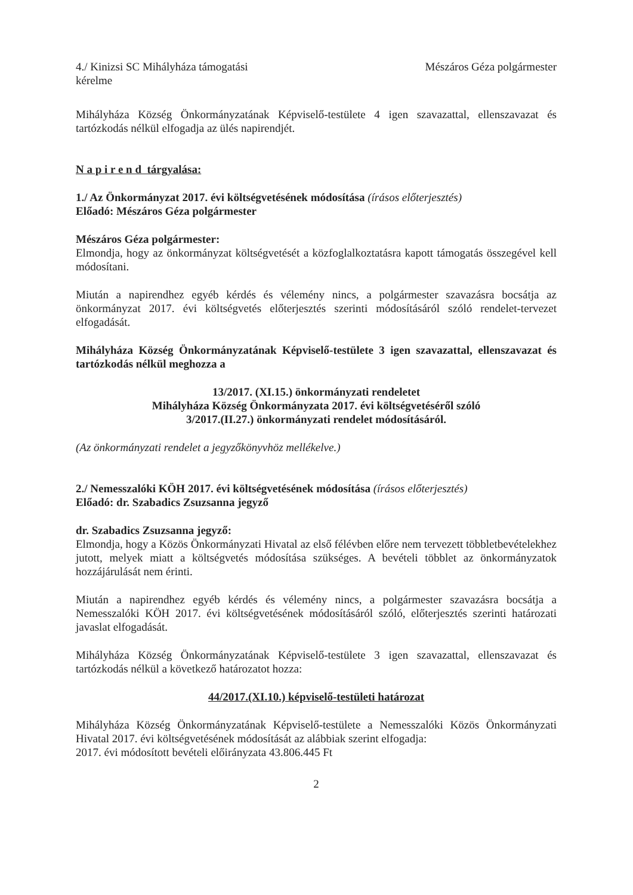4./ Kinizsi SC Mihályháza támogatási
kérelme
Mészáros Géza polgármester
Mihályháza Község Önkormányzatának Képviselő-testülete 4 igen szavazattal, ellenszavazat és tartózkodás nélkül elfogadja az ülés napirendjét.
N a p i r e n d tárgyalása:
1./ Az Önkormányzat 2017. évi költségvetésének módosítása (írásos előterjesztés)
Előadó: Mészáros Géza polgármester
Mészáros Géza polgármester:
Elmondja, hogy az önkormányzat költségvetését a közfoglalkoztatásra kapott támogatás összegével kell módosítani.
Miután a napirendhez egyéb kérdés és vélemény nincs, a polgármester szavazásra bocsátja az önkormányzat 2017. évi költségvetés előterjesztés szerinti módosításáról szóló rendelet-tervezet elfogadását.
Mihályháza Község Önkormányzatának Képviselő-testülete 3 igen szavazattal, ellenszavazat és tartózkodás nélkül meghozza a
13/2017. (XI.15.) önkormányzati rendeletet
Mihályháza Község Önkormányzata 2017. évi költségvetéséről szóló
3/2017.(II.27.) önkormányzati rendelet módosításáról.
(Az önkormányzati rendelet a jegyzőkönyvhöz mellékelve.)
2./ Nemesszalóki KÖH 2017. évi költségvetésének módosítása (írásos előterjesztés)
Előadó: dr. Szabadics Zsuzsanna jegyző
dr. Szabadics Zsuzsanna jegyző:
Elmondja, hogy a Közös Önkormányzati Hivatal az első félévben előre nem tervezett többletbevételekhez jutott, melyek miatt a költségvetés módosítása szükséges. A bevételi többlet az önkormányzatok hozzájárulását nem érinti.
Miután a napirendhez egyéb kérdés és vélemény nincs, a polgármester szavazásra bocsátja a Nemesszalóki KÖH 2017. évi költségvetésének módosításáról szóló, előterjesztés szerinti határozati javaslat elfogadását.
Mihályháza Község Önkormányzatának Képviselő-testülete 3 igen szavazattal, ellenszavazat és tartózkodás nélkül a következő határozatot hozza:
44/2017.(XI.10.) képviselő-testületi határozat
Mihályháza Község Önkormányzatának Képviselő-testülete a Nemesszalóki Közös Önkormányzati Hivatal 2017. évi költségvetésének módosítását az alábbiak szerint elfogadja:
2017. évi módosított bevételi előirányzata 43.806.445 Ft
2